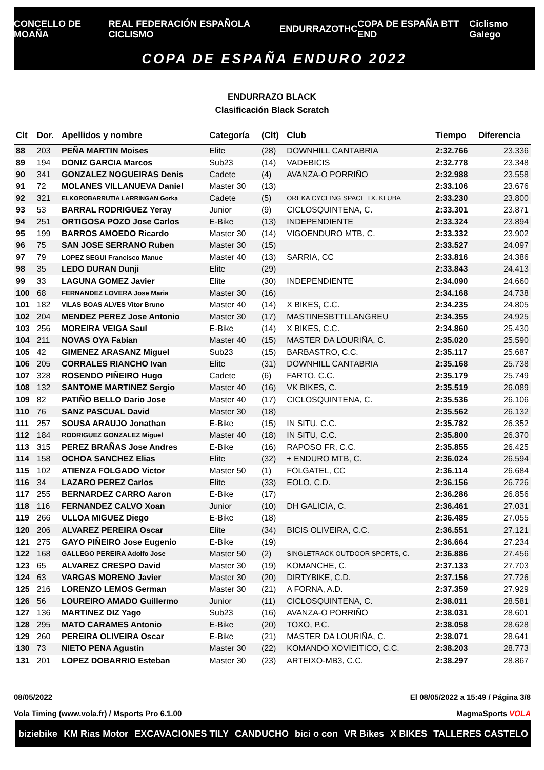CONCELLO DE MOAÑA REAL FEDERACIÓN ESPAÑOLA CICLISMO ENDURRAZO THC COPA DE ESPAÑA BTT END Ciclismo Galego
COPA DE ESPAÑA ENDURO 2022
ENDURRAZO BLACK
Clasificación Black Scratch
| Clt | Dor. | Apellidos y nombre | Categoría | (Clt) | Club | Tiempo | Diferencia |
| --- | --- | --- | --- | --- | --- | --- | --- |
| 88 | 203 | PEÑA MARTIN Moises | Elite | (28) | DOWNHILL CANTABRIA | 2:32.766 | 23.336 |
| 89 | 194 | DONIZ GARCIA Marcos | Sub23 | (14) | VADEBICIS | 2:32.778 | 23.348 |
| 90 | 341 | GONZALEZ NOGUEIRAS Denis | Cadete | (4) | AVANZA-O PORRIÑO | 2:32.988 | 23.558 |
| 91 | 72 | MOLANES VILLANUEVA Daniel | Master 30 | (13) | | 2:33.106 | 23.676 |
| 92 | 321 | ELKOROBARRUTIA LARRINGAN Gorka | Cadete | (5) | OREKA CYCLING SPACE TX. KLUBA | 2:33.230 | 23.800 |
| 93 | 53 | BARRAL RODRIGUEZ Yeray | Junior | (9) | CICLOSQUINTENA, C. | 2:33.301 | 23.871 |
| 94 | 251 | ORTIGOSA POZO Jose Carlos | E-Bike | (13) | INDEPENDIENTE | 2:33.324 | 23.894 |
| 95 | 199 | BARROS AMOEDO Ricardo | Master 30 | (14) | VIGOENDURO MTB, C. | 2:33.332 | 23.902 |
| 96 | 75 | SAN JOSE SERRANO Ruben | Master 30 | (15) | | 2:33.527 | 24.097 |
| 97 | 79 | LOPEZ SEGUI Francisco Manue | Master 40 | (13) | SARRIA, CC | 2:33.816 | 24.386 |
| 98 | 35 | LEDO DURAN Dunji | Elite | (29) | | 2:33.843 | 24.413 |
| 99 | 33 | LAGUNA GOMEZ Javier | Elite | (30) | INDEPENDIENTE | 2:34.090 | 24.660 |
| 100 | 68 | FERNANDEZ LOVERA Jose Maria | Master 30 | (16) | | 2:34.168 | 24.738 |
| 101 | 182 | VILAS BOAS ALVES Vitor Bruno | Master 40 | (14) | X BIKES, C.C. | 2:34.235 | 24.805 |
| 102 | 204 | MENDEZ PEREZ Jose Antonio | Master 30 | (17) | MASTINESBTTLLANGREU | 2:34.355 | 24.925 |
| 103 | 256 | MOREIRA VEIGA Saul | E-Bike | (14) | X BIKES, C.C. | 2:34.860 | 25.430 |
| 104 | 211 | NOVAS OYA Fabian | Master 40 | (15) | MASTER DA LOURIÑA, C. | 2:35.020 | 25.590 |
| 105 | 42 | GIMENEZ ARASANZ Miguel | Sub23 | (15) | BARBASTRO, C.C. | 2:35.117 | 25.687 |
| 106 | 205 | CORRALES RIANCHO Ivan | Elite | (31) | DOWNHILL CANTABRIA | 2:35.168 | 25.738 |
| 107 | 328 | ROSENDO PIÑEIRO Hugo | Cadete | (6) | FARTO, C.C. | 2:35.179 | 25.749 |
| 108 | 132 | SANTOME MARTINEZ Sergio | Master 40 | (16) | VK BIKES, C. | 2:35.519 | 26.089 |
| 109 | 82 | PATIÑO BELLO Dario Jose | Master 40 | (17) | CICLOSQUINTENA, C. | 2:35.536 | 26.106 |
| 110 | 76 | SANZ PASCUAL David | Master 30 | (18) | | 2:35.562 | 26.132 |
| 111 | 257 | SOUSA ARAUJO Jonathan | E-Bike | (15) | IN SITU, C.C. | 2:35.782 | 26.352 |
| 112 | 184 | RODRIGUEZ GONZALEZ Miguel | Master 40 | (18) | IN SITU, C.C. | 2:35.800 | 26.370 |
| 113 | 315 | PEREZ BRAÑAS Jose Andres | E-Bike | (16) | RAPOSO FR, C.C. | 2:35.855 | 26.425 |
| 114 | 158 | OCHOA SANCHEZ Elias | Elite | (32) | + ENDURO MTB, C. | 2:36.024 | 26.594 |
| 115 | 102 | ATIENZA FOLGADO Victor | Master 50 | (1) | FOLGATEL, CC | 2:36.114 | 26.684 |
| 116 | 34 | LAZARO PEREZ Carlos | Elite | (33) | EOLO, C.D. | 2:36.156 | 26.726 |
| 117 | 255 | BERNARDEZ CARRO Aaron | E-Bike | (17) | | 2:36.286 | 26.856 |
| 118 | 116 | FERNANDEZ CALVO Xoan | Junior | (10) | DH GALICIA, C. | 2:36.461 | 27.031 |
| 119 | 266 | ULLOA MIGUEZ Diego | E-Bike | (18) | | 2:36.485 | 27.055 |
| 120 | 206 | ALVAREZ PEREIRA Oscar | Elite | (34) | BICIS OLIVEIRA, C.C. | 2:36.551 | 27.121 |
| 121 | 275 | GAYO PIÑEIRO Jose Eugenio | E-Bike | (19) | | 2:36.664 | 27.234 |
| 122 | 168 | GALLEGO PEREIRA Adolfo Jose | Master 50 | (2) | SINGLETRACK OUTDOOR SPORTS, C. | 2:36.886 | 27.456 |
| 123 | 65 | ALVAREZ CRESPO David | Master 30 | (19) | KOMANCHE, C. | 2:37.133 | 27.703 |
| 124 | 63 | VARGAS MORENO Javier | Master 30 | (20) | DIRTYBIKE, C.D. | 2:37.156 | 27.726 |
| 125 | 216 | LORENZO LEMOS German | Master 30 | (21) | A FORNA, A.D. | 2:37.359 | 27.929 |
| 126 | 56 | LOUREIRO AMADO Guillermo | Junior | (11) | CICLOSQUINTENA, C. | 2:38.011 | 28.581 |
| 127 | 136 | MARTINEZ DIZ Yago | Sub23 | (16) | AVANZA-O PORRIÑO | 2:38.031 | 28.601 |
| 128 | 295 | MATO CARAMES Antonio | E-Bike | (20) | TOXO, P.C. | 2:38.058 | 28.628 |
| 129 | 260 | PEREIRA OLIVEIRA Oscar | E-Bike | (21) | MASTER DA LOURIÑA, C. | 2:38.071 | 28.641 |
| 130 | 73 | NIETO PENA Agustin | Master 30 | (22) | KOMANDO XOVIEITICO, C.C. | 2:38.203 | 28.773 |
| 131 | 201 | LOPEZ DOBARRIO Esteban | Master 30 | (23) | ARTEIXO-MB3, C.C. | 2:38.297 | 28.867 |
08/05/2022 El 08/05/2022 a 15:49 / Página 3/8
Vola Timing (www.vola.fr) / Msports Pro 6.1.00 MagmaSports VOLA
biziebike KM Rias Motor EXCAVACIONES TILY CANDUCHO bici o con VR Bikes X BIKES TALLERES CASTELO